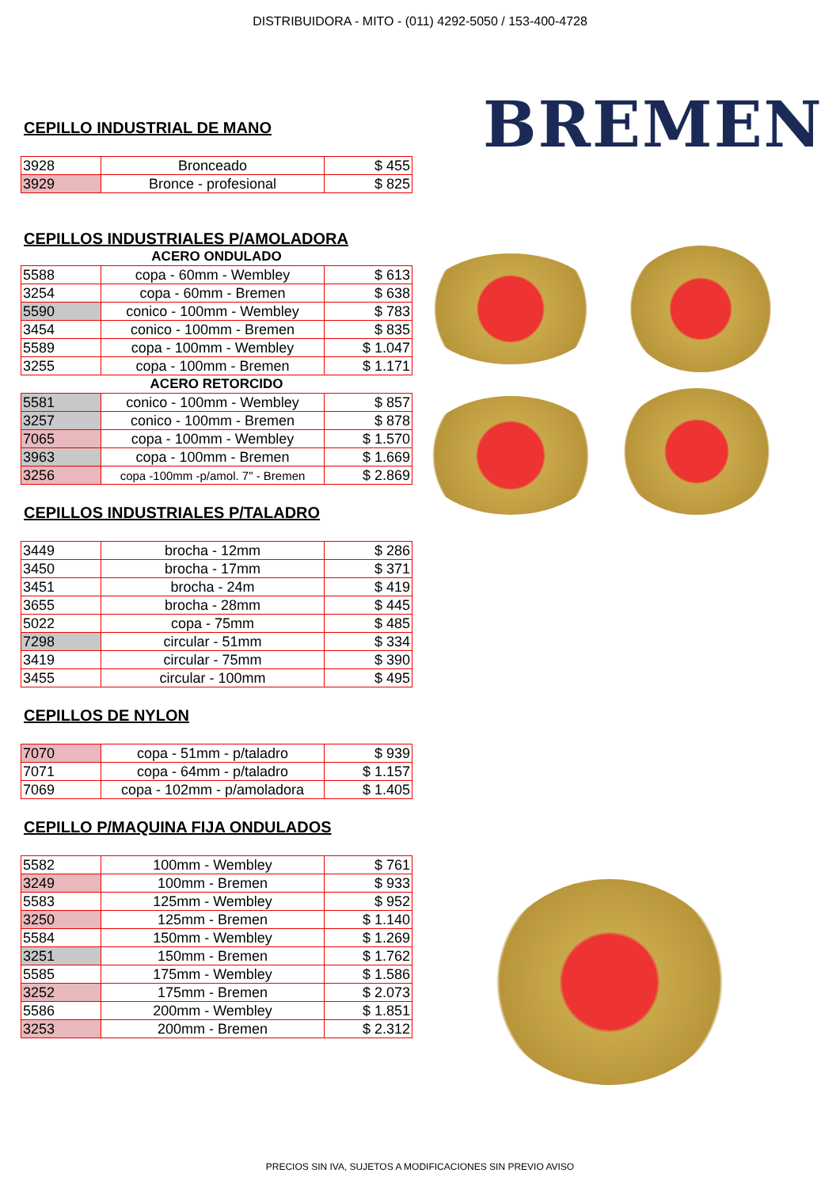DISTRIBUIDORA - MITO - (011) 4292-5050 / 153-400-4728
BREMEN
CEPILLO INDUSTRIAL DE MANO
| 3928 | Bronceado | $ 455 |
| 3929 | Bronce - profesional | $ 825 |
CEPILLOS INDUSTRIALES P/AMOLADORA
| ACERO ONDULADO | | |
| 5588 | copa - 60mm - Wembley | $ 613 |
| 3254 | copa - 60mm - Bremen | $ 638 |
| 5590 | conico - 100mm - Wembley | $ 783 |
| 3454 | conico - 100mm - Bremen | $ 835 |
| 5589 | copa - 100mm - Wembley | $ 1.047 |
| 3255 | copa - 100mm - Bremen | $ 1.171 |
| ACERO RETORCIDO | | |
| 5581 | conico - 100mm - Wembley | $ 857 |
| 3257 | conico - 100mm - Bremen | $ 878 |
| 7065 | copa - 100mm - Wembley | $ 1.570 |
| 3963 | copa - 100mm - Bremen | $ 1.669 |
| 3256 | copa -100mm -p/amol. 7" - Bremen | $ 2.869 |
CEPILLOS INDUSTRIALES P/TALADRO
| 3449 | brocha - 12mm | $ 286 |
| 3450 | brocha - 17mm | $ 371 |
| 3451 | brocha - 24m | $ 419 |
| 3655 | brocha - 28mm | $ 445 |
| 5022 | copa - 75mm | $ 485 |
| 7298 | circular - 51mm | $ 334 |
| 3419 | circular - 75mm | $ 390 |
| 3455 | circular - 100mm | $ 495 |
CEPILLOS DE NYLON
| 7070 | copa - 51mm - p/taladro | $ 939 |
| 7071 | copa - 64mm - p/taladro | $ 1.157 |
| 7069 | copa - 102mm - p/amoladora | $ 1.405 |
CEPILLO P/MAQUINA FIJA ONDULADOS
| 5582 | 100mm - Wembley | $ 761 |
| 3249 | 100mm - Bremen | $ 933 |
| 5583 | 125mm - Wembley | $ 952 |
| 3250 | 125mm - Bremen | $ 1.140 |
| 5584 | 150mm - Wembley | $ 1.269 |
| 3251 | 150mm - Bremen | $ 1.762 |
| 5585 | 175mm - Wembley | $ 1.586 |
| 3252 | 175mm - Bremen | $ 2.073 |
| 5586 | 200mm - Wembley | $ 1.851 |
| 3253 | 200mm - Bremen | $ 2.312 |
PRECIOS SIN IVA, SUJETOS A MODIFICACIONES SIN PREVIO AVISO